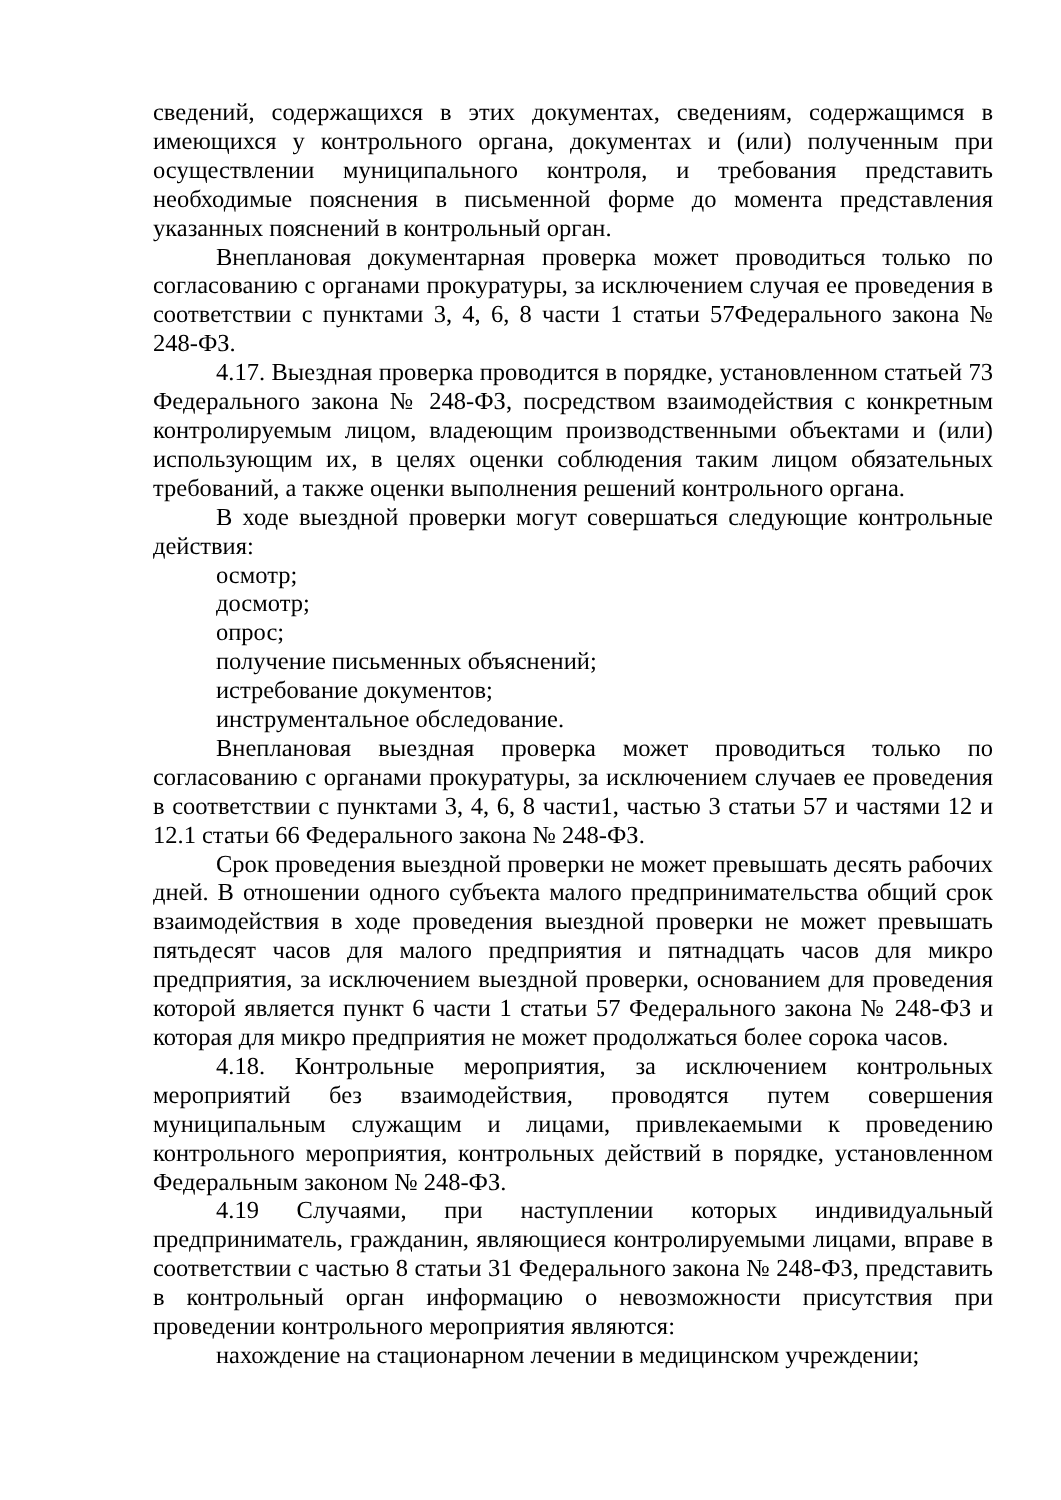сведений, содержащихся в этих документах, сведениям, содержащимся в имеющихся у контрольного органа, документах и (или) полученным при осуществлении муниципального контроля, и требования представить необходимые пояснения в письменной форме до момента представления указанных пояснений в контрольный орган.
Внеплановая документарная проверка может проводиться только по согласованию с органами прокуратуры, за исключением случая ее проведения в соответствии с пунктами 3, 4, 6, 8 части 1 статьи 57Федерального закона № 248-ФЗ.
4.17. Выездная проверка проводится в порядке, установленном статьей 73 Федерального закона № 248-ФЗ, посредством взаимодействия с конкретным контролируемым лицом, владеющим производственными объектами и (или) использующим их, в целях оценки соблюдения таким лицом обязательных требований, а также оценки выполнения решений контрольного органа.
В ходе выездной проверки могут совершаться следующие контрольные действия:
осмотр;
досмотр;
опрос;
получение письменных объяснений;
истребование документов;
инструментальное обследование.
Внеплановая выездная проверка может проводиться только по согласованию с органами прокуратуры, за исключением случаев ее проведения в соответствии с пунктами 3, 4, 6, 8 части1, частью 3 статьи 57 и частями 12 и 12.1 статьи 66 Федерального закона № 248-ФЗ.
Срок проведения выездной проверки не может превышать десять рабочих дней. В отношении одного субъекта малого предпринимательства общий срок взаимодействия в ходе проведения выездной проверки не может превышать пятьдесят часов для малого предприятия и пятнадцать часов для микро предприятия, за исключением выездной проверки, основанием для проведения которой является пункт 6 части 1 статьи 57 Федерального закона № 248-ФЗ и которая для микро предприятия не может продолжаться более сорока часов.
4.18. Контрольные мероприятия, за исключением контрольных мероприятий без взаимодействия, проводятся путем совершения муниципальным служащим и лицами, привлекаемыми к проведению контрольного мероприятия, контрольных действий в порядке, установленном Федеральным законом № 248-ФЗ.
4.19 Случаями, при наступлении которых индивидуальный предприниматель, гражданин, являющиеся контролируемыми лицами, вправе в соответствии с частью 8 статьи 31 Федерального закона № 248-ФЗ, представить в контрольный орган информацию о невозможности присутствия при проведении контрольного мероприятия являются:
нахождение на стационарном лечении в медицинском учреждении;